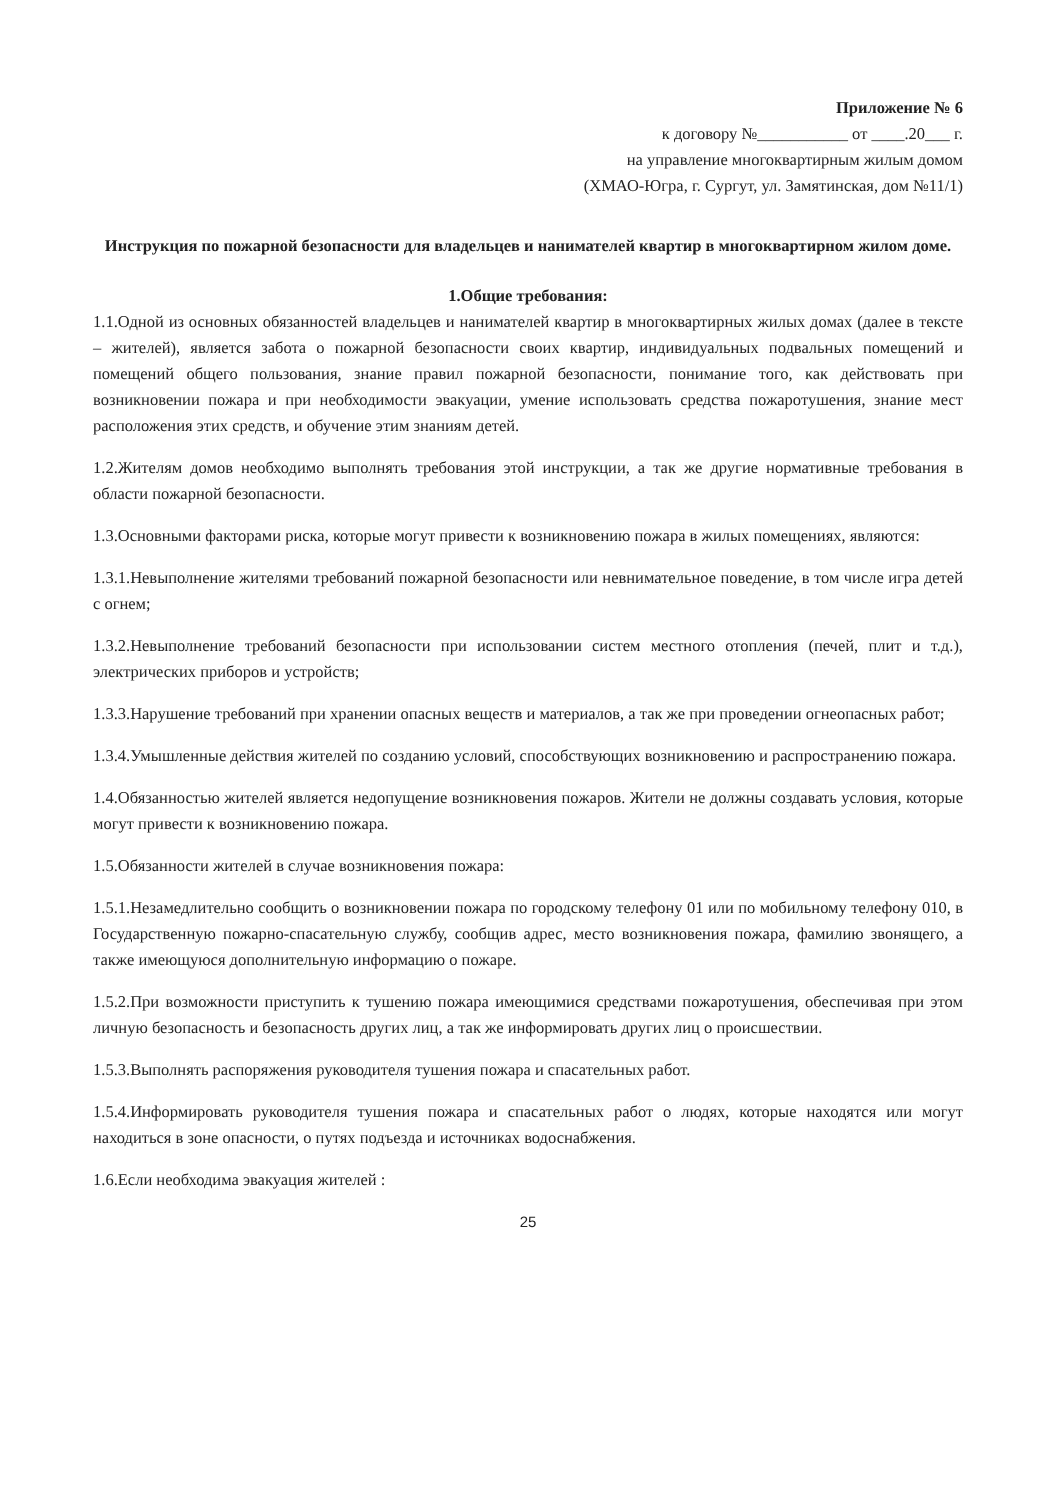Приложение № 6
к договору №___________ от ____.20___ г.
на управление многоквартирным жилым домом
(ХМАО-Югра, г. Сургут, ул. Замятинская, дом №11/1)
Инструкция по пожарной безопасности для владельцев и нанимателей квартир в многоквартирном жилом доме.
1.Общие требования:
1.1.Одной из основных обязанностей владельцев и нанимателей квартир в многоквартирных жилых домах (далее в тексте – жителей), является забота о пожарной безопасности своих квартир, индивидуальных подвальных помещений и помещений общего пользования, знание правил пожарной безопасности, понимание того, как действовать при возникновении пожара и при необходимости эвакуации, умение использовать средства пожаротушения, знание мест расположения этих средств, и обучение этим знаниям детей.
1.2.Жителям домов необходимо выполнять требования этой инструкции, а так же другие нормативные требования в области пожарной безопасности.
1.3.Основными факторами риска, которые могут привести к возникновению пожара в жилых помещениях, являются:
1.3.1.Невыполнение жителями требований пожарной безопасности или невнимательное поведение, в том числе игра детей с огнем;
1.3.2.Невыполнение требований безопасности при использовании систем местного отопления (печей, плит и т.д.), электрических приборов и устройств;
1.3.3.Нарушение требований при хранении опасных веществ и материалов, а так же при проведении огнеопасных работ;
1.3.4.Умышленные действия жителей по созданию условий, способствующих возникновению и распространению пожара.
1.4.Обязанностью жителей является недопущение возникновения пожаров. Жители не должны создавать условия, которые могут привести к возникновению пожара.
1.5.Обязанности жителей в случае возникновения пожара:
1.5.1.Незамедлительно сообщить о возникновении пожара по городскому телефону 01 или по мобильному телефону 010, в Государственную пожарно-спасательную службу, сообщив адрес, место возникновения пожара, фамилию звонящего, а также имеющуюся дополнительную информацию о пожаре.
1.5.2.При возможности приступить к тушению пожара имеющимися средствами пожаротушения, обеспечивая при этом личную безопасность и безопасность других лиц, а так же информировать других лиц о происшествии.
1.5.3.Выполнять распоряжения руководителя тушения пожара и спасательных работ.
1.5.4.Информировать руководителя тушения пожара и спасательных работ о людях, которые находятся или могут находиться в зоне опасности, о путях подъезда и источниках водоснабжения.
1.6.Если необходима эвакуация жителей :
25